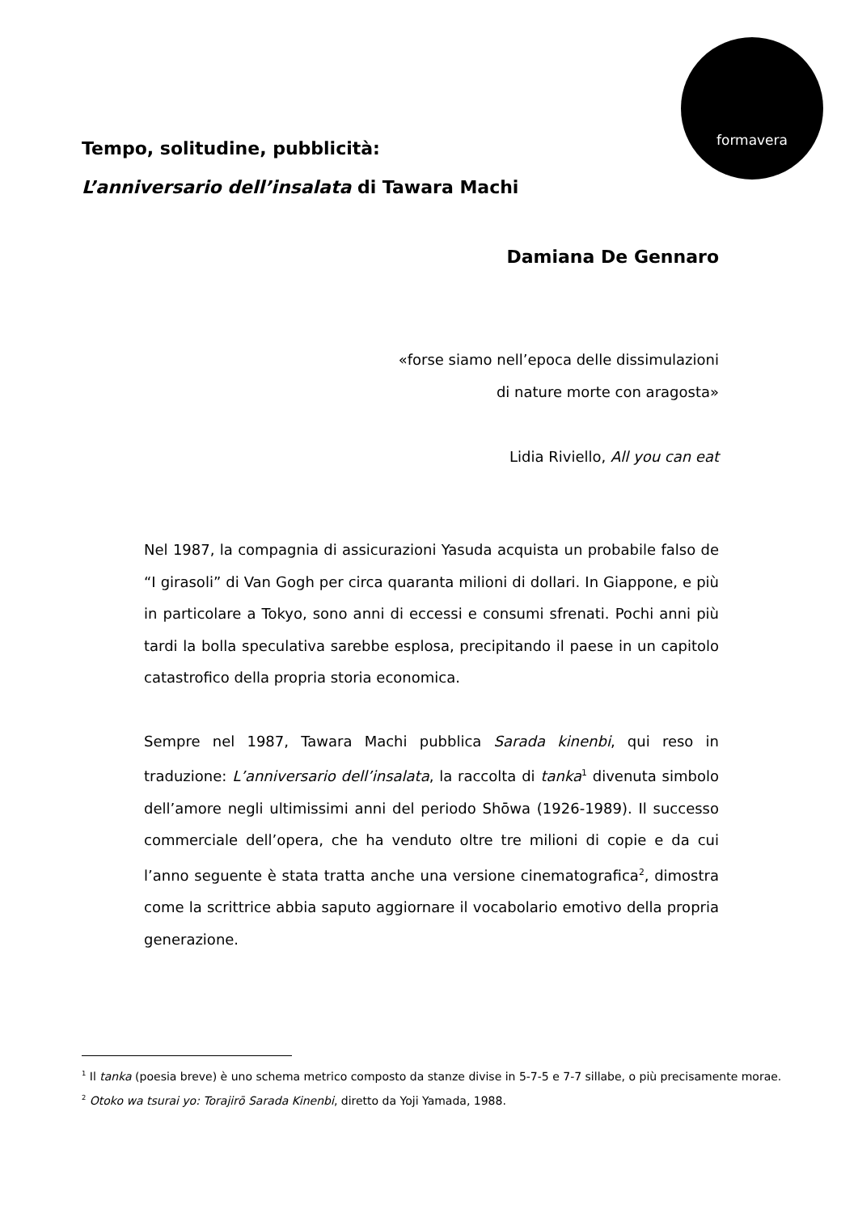formavera
Tempo, solitudine, pubblicità:
L’anniversario dell’insalata di Tawara Machi
Damiana De Gennaro
«forse siamo nell’epoca delle dissimulazioni
di nature morte con aragosta»
Lidia Riviello, All you can eat
Nel 1987, la compagnia di assicurazioni Yasuda acquista un probabile falso de “I girasoli” di Van Gogh per circa quaranta milioni di dollari. In Giappone, e più in particolare a Tokyo, sono anni di eccessi e consumi sfrenati. Pochi anni più tardi la bolla speculativa sarebbe esplosa, precipitando il paese in un capitolo catastrofico della propria storia economica.
Sempre nel 1987, Tawara Machi pubblica Sarada kinenbi, qui reso in traduzione: L’anniversario dell’insalata, la raccolta di tanka<sup>1</sup> divenuta simbolo dell’amore negli ultimissimi anni del periodo Shōwa (1926-1989). Il successo commerciale dell’opera, che ha venduto oltre tre milioni di copie e da cui l’anno seguente è stata tratta anche una versione cinematografica<sup>2</sup>, dimostra come la scrittrice abbia saputo aggiornare il vocabolario emotivo della propria generazione.
<sup>1</sup> Il tanka (poesia breve) è uno schema metrico composto da stanze divise in 5-7-5 e 7-7 sillabe, o più precisamente morae.
<sup>2</sup> Otoko wa tsurai yo: Torajirō Sarada Kinenbi, diretto da Yoji Yamada, 1988.